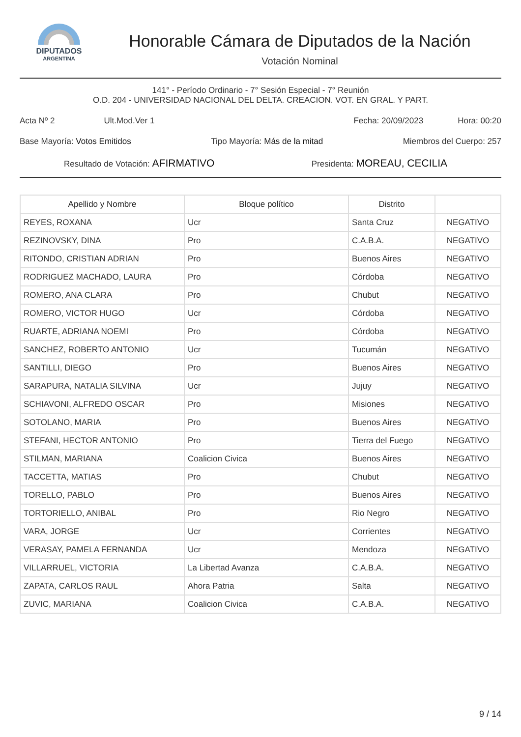DIPUTADOS
ARGENTINA
Honorable Cámara de Diputados de la Nación
Votación Nominal
141° - Período Ordinario - 7° Sesión Especial - 7° Reunión
O.D. 204 - UNIVERSIDAD NACIONAL DEL DELTA. CREACION. VOT. EN GRAL. Y PART.
Acta Nº 2 Ult.Mod.Ver 1 Fecha: 20/09/2023 Hora: 00:20
Base Mayoría: Votos Emitidos Tipo Mayoría: Más de la mitad Miembros del Cuerpo: 257
Resultado de Votación: AFIRMATIVO Presidenta: MOREAU, CECILIA
| Apellido y Nombre | Bloque político | Distrito | |
| --- | --- | --- | --- |
| REYES, ROXANA | Ucr | Santa Cruz | NEGATIVO |
| REZINOVSKY, DINA | Pro | C.A.B.A. | NEGATIVO |
| RITONDO, CRISTIAN ADRIAN | Pro | Buenos Aires | NEGATIVO |
| RODRIGUEZ MACHADO, LAURA | Pro | Córdoba | NEGATIVO |
| ROMERO, ANA CLARA | Pro | Chubut | NEGATIVO |
| ROMERO, VICTOR HUGO | Ucr | Córdoba | NEGATIVO |
| RUARTE, ADRIANA NOEMI | Pro | Córdoba | NEGATIVO |
| SANCHEZ, ROBERTO ANTONIO | Ucr | Tucumán | NEGATIVO |
| SANTILLI, DIEGO | Pro | Buenos Aires | NEGATIVO |
| SARAPURA, NATALIA SILVINA | Ucr | Jujuy | NEGATIVO |
| SCHIAVONI, ALFREDO OSCAR | Pro | Misiones | NEGATIVO |
| SOTOLANO, MARIA | Pro | Buenos Aires | NEGATIVO |
| STEFANI, HECTOR ANTONIO | Pro | Tierra del Fuego | NEGATIVO |
| STILMAN, MARIANA | Coalicion Civica | Buenos Aires | NEGATIVO |
| TACCETTA, MATIAS | Pro | Chubut | NEGATIVO |
| TORELLO, PABLO | Pro | Buenos Aires | NEGATIVO |
| TORTORIELLO, ANIBAL | Pro | Rio Negro | NEGATIVO |
| VARA, JORGE | Ucr | Corrientes | NEGATIVO |
| VERASAY, PAMELA FERNANDA | Ucr | Mendoza | NEGATIVO |
| VILLARRUEL, VICTORIA | La Libertad Avanza | C.A.B.A. | NEGATIVO |
| ZAPATA, CARLOS RAUL | Ahora Patria | Salta | NEGATIVO |
| ZUVIC, MARIANA | Coalicion Civica | C.A.B.A. | NEGATIVO |
9 / 14